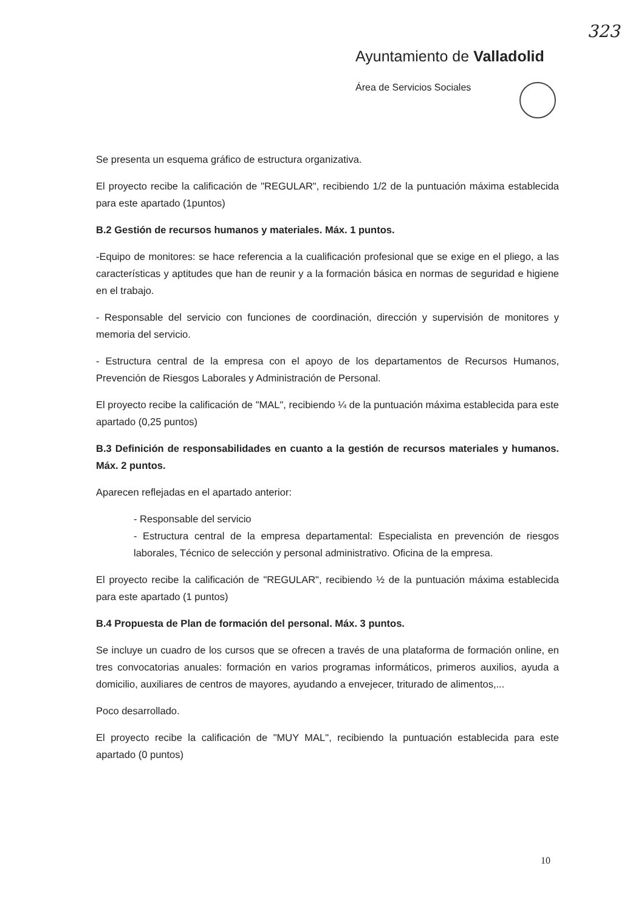323
Ayuntamiento de Valladolid
Área de Servicios Sociales
Se presenta un esquema gráfico de estructura organizativa.
El proyecto recibe la calificación de "REGULAR", recibiendo 1/2 de la puntuación máxima establecida para este apartado (1puntos)
B.2 Gestión de recursos humanos y materiales. Máx. 1 puntos.
-Equipo de monitores: se hace referencia a la cualificación profesional que se exige en el pliego, a las características y aptitudes que han de reunir y a la formación básica en normas de seguridad e higiene en el trabajo.
- Responsable del servicio con funciones de coordinación, dirección y supervisión de monitores y memoria del servicio.
- Estructura central de la empresa con el apoyo de los departamentos de Recursos Humanos, Prevención de Riesgos Laborales y Administración de Personal.
El proyecto recibe la calificación de "MAL", recibiendo ¼ de la puntuación máxima establecida para este apartado (0,25 puntos)
B.3 Definición de responsabilidades en cuanto a la gestión de recursos materiales y humanos. Máx. 2 puntos.
Aparecen reflejadas en el apartado anterior:
- Responsable del servicio
- Estructura central de la empresa departamental: Especialista en prevención de riesgos laborales, Técnico de selección y personal administrativo. Oficina de la empresa.
El proyecto recibe la calificación de "REGULAR", recibiendo ½ de la puntuación máxima establecida para este apartado (1 puntos)
B.4 Propuesta de Plan de formación del personal. Máx. 3 puntos.
Se incluye un cuadro de los cursos que se ofrecen a través de una plataforma de formación online, en tres convocatorias anuales: formación en varios programas informáticos, primeros auxilios, ayuda a domicilio, auxiliares de centros de mayores, ayudando a envejecer, triturado de alimentos,...
Poco desarrollado.
El proyecto recibe la calificación de "MUY MAL", recibiendo la puntuación establecida para este apartado (0 puntos)
10